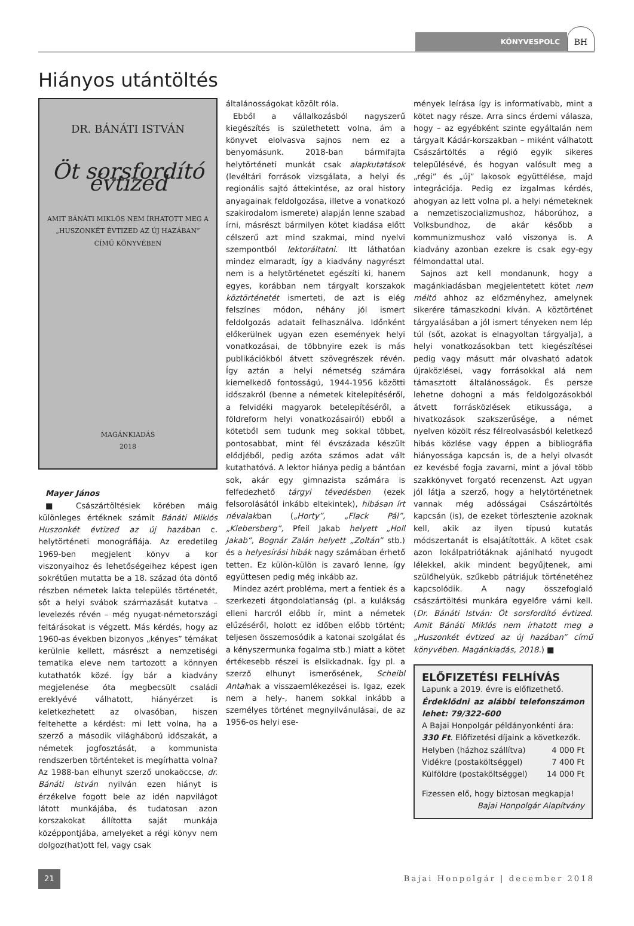KÖNYVESPOLC
BH
Hiányos utántöltés
DR. BÁNÁTI ISTVÁN
Öt sorsfordító évtized
AMIT BÁNÁTI MIKLÓS NEM ÍRHATOTT MEG A
„HUSZONKÉT ÉVTIZED AZ ÚJ HAZÁBAN”
CÍMŰ KÖNYVÉBEN
MAGÁNKIADÁS
2018
Mayer János
■ Császártöltésiek körében máig különleges értéknek számít Bánáti Miklós Huszonkét évtized az új hazában c. helytörténeti monográfiája. Az eredetileg 1969-ben megjelent könyv a kor viszonyaihoz és lehetőségeihez képest igen sokrétűen mutatta be a 18. század óta döntő részben németek lakta település történetét, sőt a helyi svábok származását kutatva – levelezés révén – még nyugat-németországi feltárásokat is végzett. Más kérdés, hogy az 1960-as években bizonyos „kényes” témákat kerülnie kellett, másrészt a nemzetiségi tematika eleve nem tartozott a könnyen kutathatók közé. Így bár a kiadvány megjelenése óta megbecsült családi ereklyévé válhatott, hiányérzet is keletkezhetett az olvasóban, hiszen feltehette a kérdést: mi lett volna, ha a szerző a második világháború időszakát, a németek jogfosztását, a kommunista rendszerben történteket is megírhatta volna? Az 1988-ban elhunyt szerző unokaöccse, dr. Bánáti István nyilván ezen hiányt is érzékelve fogott bele az idén napvilágot látott munkájába, és tudatosan azon korszakokat állította saját munkája középpontjába, amelyeket a régi könyv nem dolgoz(hat)ott fel, vagy csak
általánosságokat közölt róla.
Ebből a vállalkozásból nagyszerű kiegészítés is születhetett volna, ám a könyvet elolvasva sajnos nem ez a benyomásunk. 2018-ban bármifajta helytörténeti munkát csak alapkutatások (levéltári források vizsgálata, a helyi és regionális sajtó áttekintése, az oral history anyagainak feldolgozása, illetve a vonatkozó szakirodalom ismerete) alapján lenne szabad írni, másrészt bármilyen kötet kiadása előtt célszerű azt mind szakmai, mind nyelvi szempontból lektoráltatni. Itt láthatóan mindez elmaradt, így a kiadvány nagyrészt nem is a helytörténetet egészíti ki, hanem egyes, korábban nem tárgyalt korszakok köztörténetét ismerteti, de azt is elég felszínes módon, néhány jól ismert feldolgozás adatait felhasználva. Időnként előkerülnek ugyan ezen események helyi vonatkozásai, de többnyire ezek is más publikációkból átvett szövegrészek révén. Így aztán a helyi németség számára kiemelkedő fontosságú, 1944-1956 közötti időszakról (benne a németek kitelepítéséről, a felvidéki magyarok betelepítéséről, a földreform helyi vonatkozásairól) ebből a kötetből sem tudunk meg sokkal többet, pontosabbat, mint fél évszázada készült elődjéből, pedig azóta számos adat vált kutathatóvá. A lektor hiánya pedig a bántóan sok, akár egy gimnazista számára is felfedezhető tárgyi tévedésben (ezek felsorolásától inkább eltekintek), hibásan írt névalakban („Horty”, „Flack Pál”, „Klebersberg”, Pfeil Jakab helyett „Holl Jakab”, Bognár Zalán helyett „Zoltán” stb.) és a helyesírási hibák nagy számában érhető tetten. Ez külön-külön is zavaró lenne, így együttesen pedig még inkább az.
Mindez azért probléma, mert a fentiek és a szerkezeti átgondolatlanság (pl. a kulákság elleni harcról előbb ír, mint a németek elűzéséről, holott ez időben előbb történt; teljesen összemosódik a katonai szolgálat és a kényszermunka fogalma stb.) miatt a kötet értékesebb részei is elsikkadnak. Így pl. a szerző elhunyt ismerősének, Scheibl Antalnak a visszaemlékezései is. Igaz, ezek nem a hely-, hanem sokkal inkább a személyes történet megnyilvánulásai, de az 1956-os helyi ese-
mények leírása így is informatívabb, mint a kötet nagy része. Arra sincs érdemi válasza, hogy – az egyébként szinte egyáltalán nem tárgyalt Kádár-korszakban – miként válhatott Császártöltés a régió egyik sikeres településévé, és hogyan valósult meg a „régi” és „új” lakosok együttélése, majd integrációja. Pedig ez izgalmas kérdés, ahogyan az lett volna pl. a helyi németeknek a nemzetiszocializmushoz, háborúhoz, a Volksbundhoz, de akár később a kommunizmushoz való viszonya is. A kiadvány azonban ezekre is csak egy-egy félmondattal utal.
Sajnos azt kell mondanunk, hogy a magánkiadásban megjelentetett kötet nem méltó ahhoz az előzményhez, amelynek sikerére támaszkodni kíván. A köztörténet tárgyalásában a jól ismert tényeken nem lép túl (sőt, azokat is elnagyoltan tárgyalja), a helyi vonatkozásokban tett kiegészítései pedig vagy másutt már olvasható adatok újraközlései, vagy forrásokkal alá nem támasztott általánosságok. És persze lehetne dohogni a más feldolgozásokból átvett forrásközlések etikussága, a hivatkozások szakszerűsége, a német nyelven közölt rész félreolvasásból keletkező hibás közlése vagy éppen a bibliográfia hiányossága kapcsán is, de a helyi olvasót ez kevésbé fogja zavarni, mint a jóval több szakkönyvet forgató recenzenst. Azt ugyan jól látja a szerző, hogy a helytörténetnek vannak még adósságai Császártöltés kapcsán (is), de ezeket törlesztenie azoknak kell, akik az ilyen típusú kutatás módszertanát is elsajátították. A kötet csak azon lokálpatriótáknak ajánlható nyugodt lélekkel, akik mindent begyűjtenek, ami szülőhelyük, szűkebb pátriájuk történetéhez kapcsolódik. A nagy összefoglaló császártöltési munkára egyelőre várni kell. (Dr. Bánáti István: Öt sorsfordító évtized. Amit Bánáti Miklós nem írhatott meg a „Huszonkét évtized az új hazában” című könyvében. Magánkiadás, 2018.) ■
ELŐFIZETÉSI FELHÍVÁS
Lapunk a 2019. évre is előfizethető.
Érdeklődni az alábbi telefonszámon lehet: 79/322-600
A Bajai Honpolgár példányonkénti ára:
330 Ft. Előfizetési díjaink a következők.
Helyben (házhoz szállítva) 4 000 Ft
Vidékre (postaköltséggel) 7 400 Ft
Külföldre (postaköltséggel) 14 000 Ft
Fizessen elő, hogy biztosan megkapja!
Bajai Honpolgár Alapítvány
21 Bajai Honpolgár | december 2018